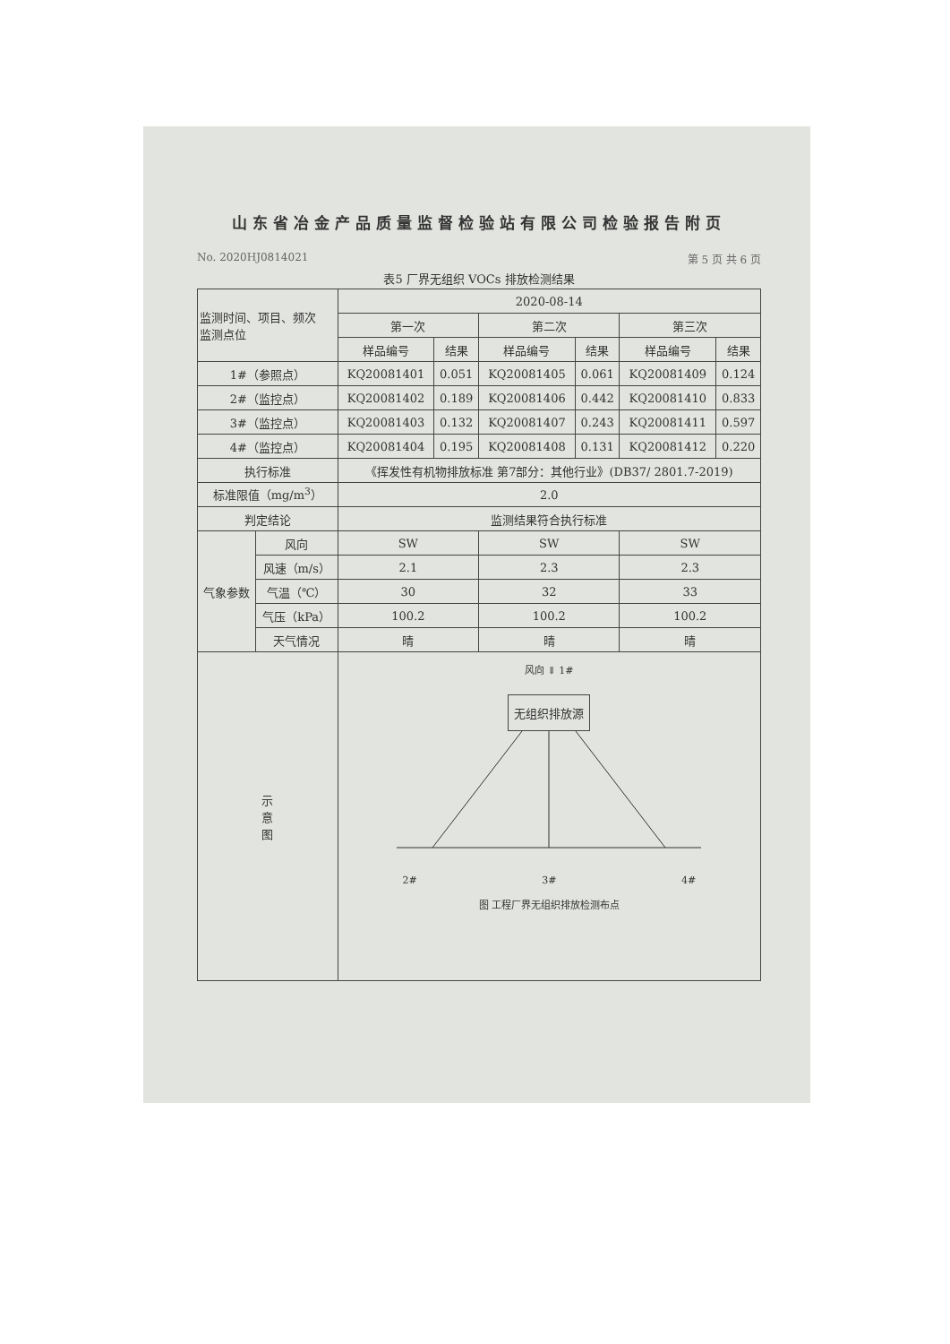山东省冶金产品质量监督检验站有限公司检验报告附页
No. 2020HJ0814021 第 5 页 共 6 页
表5 厂界无组织 VOCs 排放检测结果
| 监测时间、项目、频次 监测点位 | | 2020-08-14 | | | | | |
| --- | --- | --- | --- | --- | --- | --- | --- |
| | | 第一次 | | 第二次 | | 第三次 | |
| | | 样品编号 | 结果 | 样品编号 | 结果 | 样品编号 | 结果 |
| 1#（参照点） | | KQ20081401 | 0.051 | KQ20081405 | 0.061 | KQ20081409 | 0.124 |
| 2#（监控点） | | KQ20081402 | 0.189 | KQ20081406 | 0.442 | KQ20081410 | 0.833 |
| 3#（监控点） | | KQ20081403 | 0.132 | KQ20081407 | 0.243 | KQ20081411 | 0.597 |
| 4#（监控点） | | KQ20081404 | 0.195 | KQ20081408 | 0.131 | KQ20081412 | 0.220 |
| 执行标准 | | 《挥发性有机物排放标准 第7部分：其他行业》(DB37/ 2801.7-2019) | | | | | |
| 标准限值（mg/m<sup>3</sup>） | | 2.0 | | | | | |
| 判定结论 | | 监测结果符合执行标准 | | | | | |
| 气象参数 | 风向 | SW | | SW | | SW | |
| | 风速（m/s） | 2.1 | | 2.3 | | 2.3 | |
| | 气温（℃） | 30 | | 32 | | 33 | |
| | 气压（kPa） | 100.2 | | 100.2 | | 100.2 | |
| | 天气情况 | 晴 | | 晴 | | 晴 | |
| 示 意 图 | | 风向 ⇓ 1# 无组织排放源 2# 3# 4# 图 工程厂界无组织排放检测布点 | | | | | |